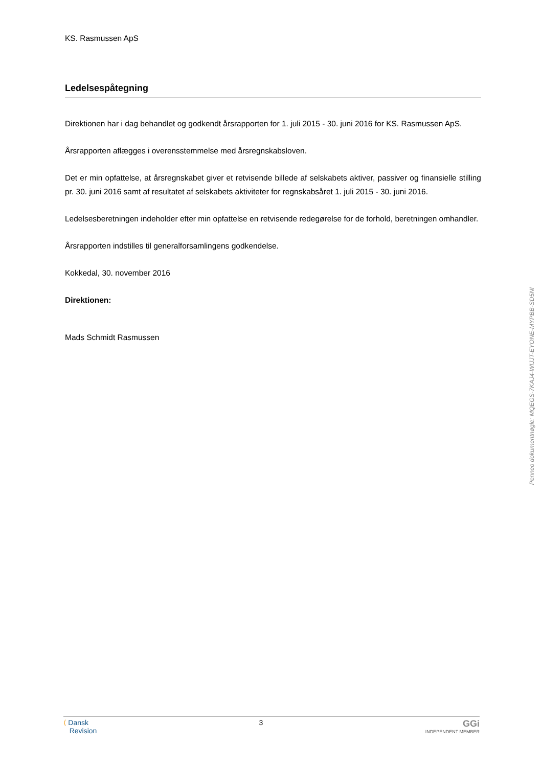KS. Rasmussen ApS
Ledelsespåtegning
Direktionen har i dag behandlet og godkendt årsrapporten for 1. juli 2015 - 30. juni 2016 for KS. Rasmussen ApS.
Årsrapporten aflægges i overensstemmelse med årsregnskabsloven.
Det er min opfattelse, at årsregnskabet giver et retvisende billede af selskabets aktiver, passiver og finansielle stilling pr. 30. juni 2016 samt af resultatet af selskabets aktiviteter for regnskabsåret 1. juli 2015 - 30. juni 2016.
Ledelsesberetningen indeholder efter min opfattelse en retvisende redegørelse for de forhold, beretningen omhandler.
Årsrapporten indstilles til generalforsamlingens godkendelse.
Kokkedal, 30. november 2016
Direktionen:
Mads Schmidt Rasmussen
⟨ Dansk
Revision
3
GGi
INDEPENDENT MEMBER
Penneo dokumentnøgle: MQEGS-7KAJ4-WIJJT-EYONE-MYPBB-SD5NI